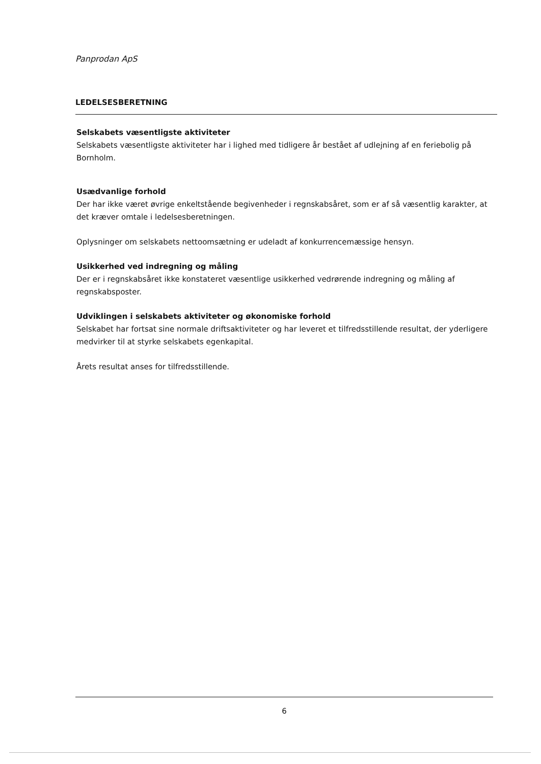Panprodan ApS
LEDELSESBERETNING
Selskabets væsentligste aktiviteter
Selskabets væsentligste aktiviteter har i lighed med tidligere år bestået af udlejning af en feriebolig på Bornholm.
Usædvanlige forhold
Der har ikke været øvrige enkeltstående begivenheder i regnskabsåret, som er af så væsentlig karakter, at det kræver omtale i ledelsesberetningen.
Oplysninger om selskabets nettoomsætning er udeladt af konkurrencemæssige hensyn.
Usikkerhed ved indregning og måling
Der er i regnskabsåret ikke konstateret væsentlige usikkerhed vedrørende indregning og måling af regnskabsposter.
Udviklingen i selskabets aktiviteter og økonomiske forhold
Selskabet har fortsat sine normale driftsaktiviteter og har leveret et tilfredsstillende resultat, der yderligere medvirker til at styrke selskabets egenkapital.
Årets resultat anses for tilfredsstillende.
6